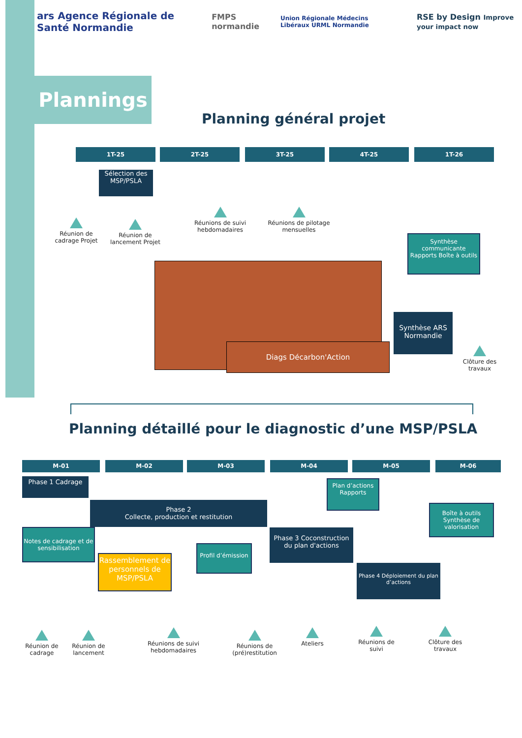ars Agence Régionale de Santé Normandie FMPS normandie Union Régionale Médecins Libéraux URML Normandie RSE by Design Improve your impact now
Plannings
Planning général projet
1T-25 2T-25 3T-25 4T-25 1T-26
Sélection des MSP/PSLA
Réunion de cadrage Projet
Réunion de lancement Projet
Réunions de suivi hebdomadaires
Réunions de pilotage mensuelles
Synthèse communicante Rapports Boîte à outils
Diags Décarbon'Action
Synthèse ARS Normandie
Clôture des travaux
Planning détaillé pour le diagnostic d’une MSP/PSLA
M-01 M-02 M-03 M-04 M-05 M-06
Phase 1 Cadrage
Phase 2
Collecte, production et restitution
Plan d’actions Rapports
Boîte à outils Synthèse de valorisation
Notes de cadrage et de sensibilisation
Profil d’émission
Phase 3 Coconstruction du plan d'actions
Rassemblement de personnels de MSP/PSLA
Phase 4 Déploiement du plan d’actions
Réunion de cadrage
Réunion de lancement
Réunions de suivi hebdomadaires
Réunions de (pré)restitution
Ateliers
Réunions de suivi
Clôture des travaux